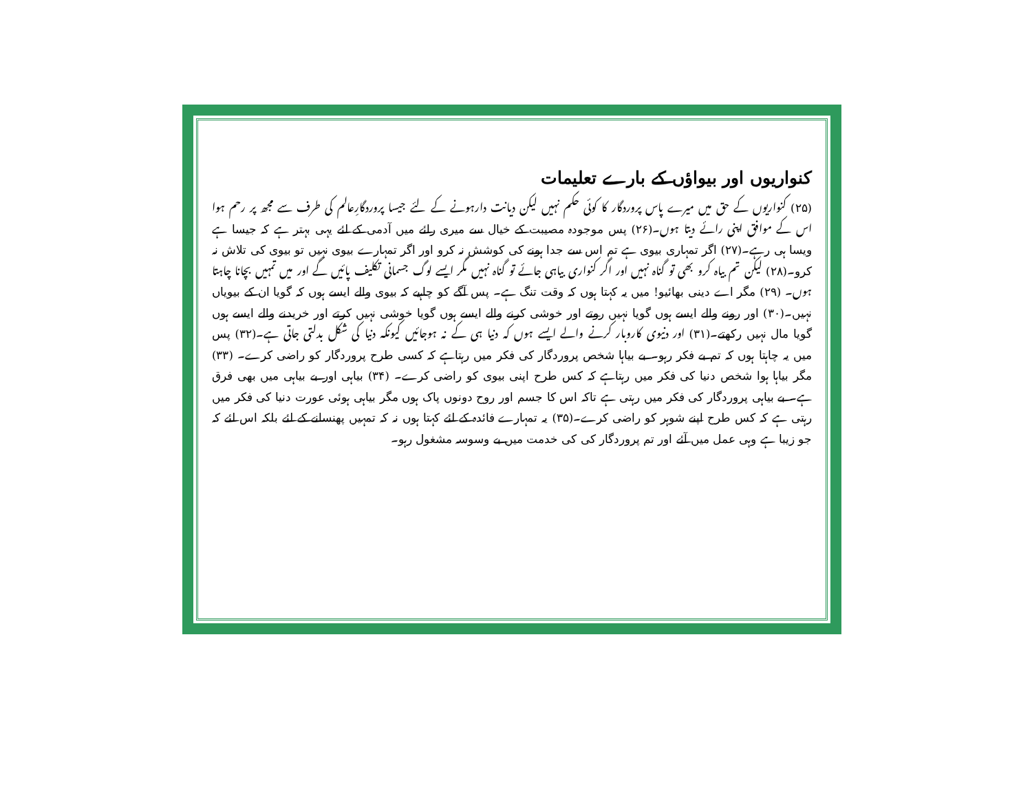کنواریوں اور بیواؤں کے بارے تعلیمات
(۲۵) کنواریوں کے حق میں میرے پاس پروردگار کا کوئی حکم نہیں لیکن دیانت دارہونے کے لئے جیسا پروردگارِعالم کی طرف سے مجھ پر رحم ہوا اس کے موافق اپنی رائے دیتا ہوں۔(۲۶) پس موجودہ مصیبت کے خیال سے میری رائے میں آدمی کے لئے یہی بہتر ہے کہ جیسا ہے ویسا ہی رہے۔(۲۷) اگر تمہاری بیوی ہے تم اس سے جدا ہونے کی کوشش نہ کرو اور اگر تمہارے بیوی نہیں تو بیوی کی تلاش نہ کرو۔(۲۸) لیکن تم بیاہ کرو بھی تو گناہ نہیں اور اگر کنواری بیاہی جائے تو گناہ نہیں مگر ایسے لوگ جسمانی تکلیف پائیں گے اور میں تمہیں بچانا چاہتا ہوں۔ (۲۹) مگر اے دینی بھائیو! میں یہ کہتا ہوں کہ وقت تنگ ہے۔ پس آگے کو چاہیے کہ بیوی والے ایسے ہوں کہ گویا ان کے بیویاں نہیں۔(۳۰) اور رونے والے ایسے ہوں گویا نہیں روتے اور خوشی کرنے والے ایسے ہوں گویا خوشی نہیں کرتے اور خریدنے والے ایسے ہوں گویا مال نہیں رکھتے۔(۳۱) اور دنیوی کاروبار کرنے والے ایسے ہوں کہ دنیا ہی کے نہ ہوجائیں کیونکہ دنیا کی شکل بدلتی جاتی ہے۔(۳۲) پس میں یہ چاہتا ہوں کہ تم بے فکر رہو۔ بے بیاہا شخص پروردگار کی فکر میں رہتاہے کہ کسی طرح پروردگار کو راضی کرے۔ (۳۳) مگر بیاہا ہوا شخص دنیا کی فکر میں رہتاہے کہ کس طرح اپنی بیوی کو راضی کرے۔ (۳۴) بیاہی اور بے بیاہی میں بھی فرق ہے۔ بے بیاہی پروردگار کی فکر میں رہتی ہے تاکہ اس کا جسم اور روح دونوں پاک ہوں مگر بیاہی ہوئی عورت دنیا کی فکر میں رہتی ہے کہ کس طرح اپنے شوہر کو راضی کرے۔(۳۵) یہ تمہارے فائدہ کے لئے کہتا ہوں نہ کہ تمہیں پھنسانے کے لئے بلکہ اس لئے کہ جو زیبا ہے وہی عمل میں آئے اور تم پروردگار کی کی خدمت میں بے وسوسہ مشغول رہو۔